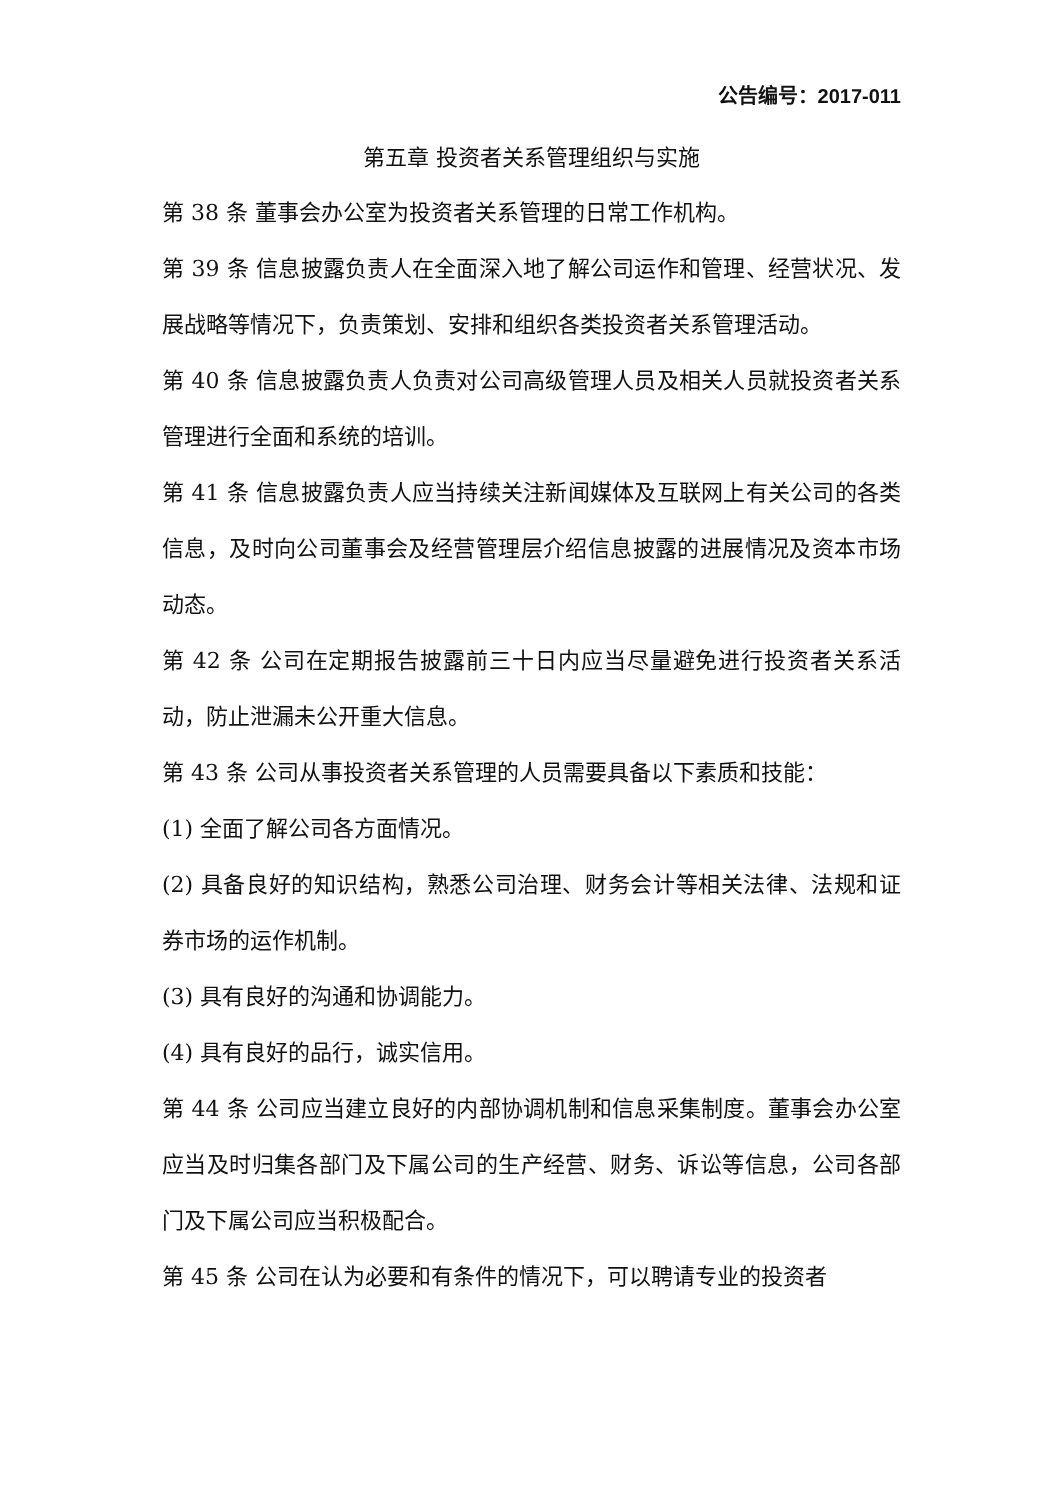公告编号：2017-011
第五章 投资者关系管理组织与实施
第 38 条 董事会办公室为投资者关系管理的日常工作机构。
第 39 条 信息披露负责人在全面深入地了解公司运作和管理、经营状况、发展战略等情况下，负责策划、安排和组织各类投资者关系管理活动。
第 40 条 信息披露负责人负责对公司高级管理人员及相关人员就投资者关系管理进行全面和系统的培训。
第 41 条 信息披露负责人应当持续关注新闻媒体及互联网上有关公司的各类信息，及时向公司董事会及经营管理层介绍信息披露的进展情况及资本市场动态。
第 42 条 公司在定期报告披露前三十日内应当尽量避免进行投资者关系活动，防止泄漏未公开重大信息。
第 43 条 公司从事投资者关系管理的人员需要具备以下素质和技能：
(1) 全面了解公司各方面情况。
(2) 具备良好的知识结构，熟悉公司治理、财务会计等相关法律、法规和证券市场的运作机制。
(3) 具有良好的沟通和协调能力。
(4) 具有良好的品行，诚实信用。
第 44 条 公司应当建立良好的内部协调机制和信息采集制度。董事会办公室应当及时归集各部门及下属公司的生产经营、财务、诉讼等信息，公司各部门及下属公司应当积极配合。
第 45 条 公司在认为必要和有条件的情况下，可以聘请专业的投资者